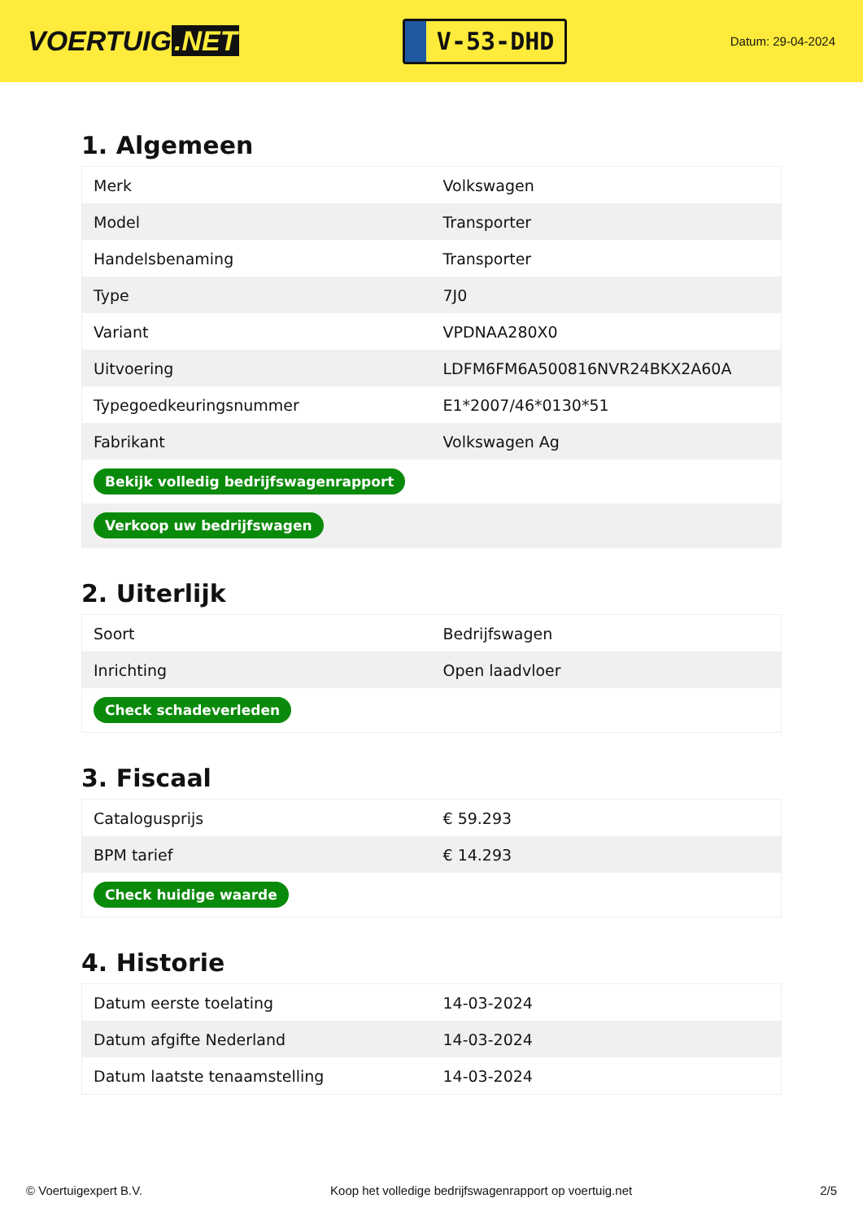VOERTUIG.NET
V-53-DHD
Datum: 29-04-2024
1. Algemeen
| Merk | Volkswagen |
| Model | Transporter |
| Handelsbenaming | Transporter |
| Type | 7J0 |
| Variant | VPDNAA280X0 |
| Uitvoering | LDFM6FM6A500816NVR24BKX2A60A |
| Typegoedkeuringsnummer | E1*2007/46*0130*51 |
| Fabrikant | Volkswagen Ag |
| Bekijk volledig bedrijfswagenrapport | |
| Verkoop uw bedrijfswagen | |
2. Uiterlijk
| Soort | Bedrijfswagen |
| Inrichting | Open laadvloer |
| Check schadeverleden | |
3. Fiscaal
| Catalogusprijs | € 59.293 |
| BPM tarief | € 14.293 |
| Check huidige waarde | |
4. Historie
| Datum eerste toelating | 14-03-2024 |
| Datum afgifte Nederland | 14-03-2024 |
| Datum laatste tenaamstelling | 14-03-2024 |
© Voertuigexpert B.V. Koop het volledige bedrijfswagenrapport op voertuig.net 2/5